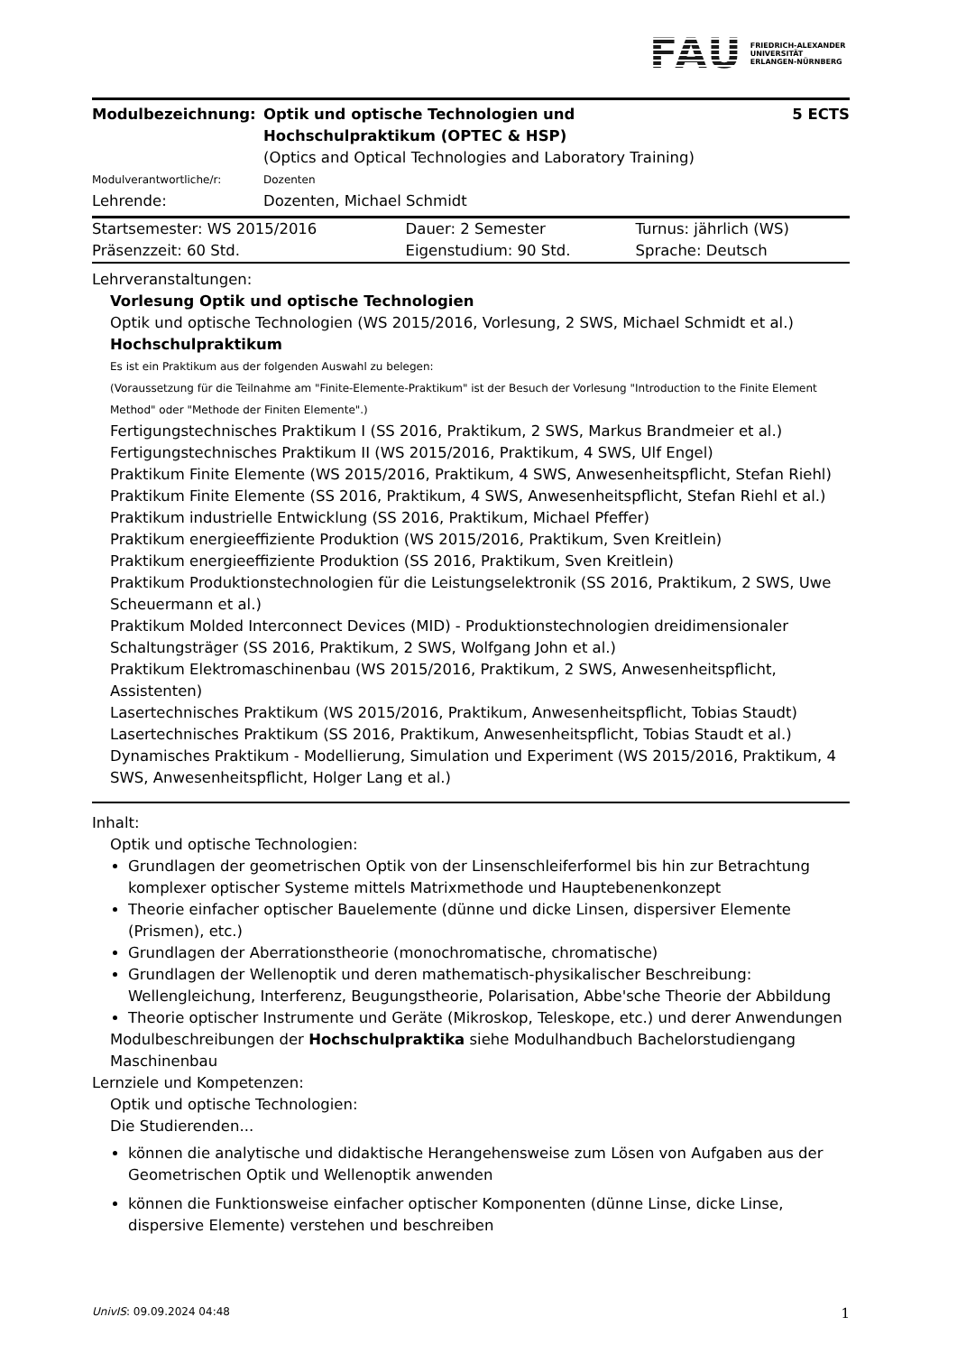FAU FRIEDRICH-ALEXANDER
UNIVERSITÄT
ERLANGEN-NÜRNBERG
| Modulbezeichnung: | Optik und optische Technologien und Hochschulpraktikum (OPTEC & HSP) | 5 ECTS |
| | (Optics and Optical Technologies and Laboratory Training) | |
| Modulverantwortliche/r: | Dozenten | |
| Lehrende: | Dozenten, Michael Schmidt | |
| Startsemester: WS 2015/2016 | Dauer: 2 Semester | Turnus: jährlich (WS) |
| Präsenzzeit: 60 Std. | Eigenstudium: 90 Std. | Sprache: Deutsch |
Lehrveranstaltungen:
Vorlesung Optik und optische Technologien
Optik und optische Technologien (WS 2015/2016, Vorlesung, 2 SWS, Michael Schmidt et al.)
Hochschulpraktikum
Es ist ein Praktikum aus der folgenden Auswahl zu belegen:
(Voraussetzung für die Teilnahme am "Finite-Elemente-Praktikum" ist der Besuch der Vorlesung "Introduction to the Finite Element Method" oder "Methode der Finiten Elemente".)
Fertigungstechnisches Praktikum I (SS 2016, Praktikum, 2 SWS, Markus Brandmeier et al.)
Fertigungstechnisches Praktikum II (WS 2015/2016, Praktikum, 4 SWS, Ulf Engel)
Praktikum Finite Elemente (WS 2015/2016, Praktikum, 4 SWS, Anwesenheitspflicht, Stefan Riehl)
Praktikum Finite Elemente (SS 2016, Praktikum, 4 SWS, Anwesenheitspflicht, Stefan Riehl et al.)
Praktikum industrielle Entwicklung (SS 2016, Praktikum, Michael Pfeffer)
Praktikum energieeffiziente Produktion (WS 2015/2016, Praktikum, Sven Kreitlein)
Praktikum energieeffiziente Produktion (SS 2016, Praktikum, Sven Kreitlein)
Praktikum Produktionstechnologien für die Leistungselektronik (SS 2016, Praktikum, 2 SWS, Uwe Scheuermann et al.)
Praktikum Molded Interconnect Devices (MID) - Produktionstechnologien dreidimensionaler Schaltungsträger (SS 2016, Praktikum, 2 SWS, Wolfgang John et al.)
Praktikum Elektromaschinenbau (WS 2015/2016, Praktikum, 2 SWS, Anwesenheitspflicht, Assistenten)
Lasertechnisches Praktikum (WS 2015/2016, Praktikum, Anwesenheitspflicht, Tobias Staudt)
Lasertechnisches Praktikum (SS 2016, Praktikum, Anwesenheitspflicht, Tobias Staudt et al.)
Dynamisches Praktikum - Modellierung, Simulation und Experiment (WS 2015/2016, Praktikum, 4 SWS, Anwesenheitspflicht, Holger Lang et al.)
Inhalt:
Optik und optische Technologien:
Grundlagen der geometrischen Optik von der Linsenschleiferformel bis hin zur Betrachtung komplexer optischer Systeme mittels Matrixmethode und Hauptebenenkonzept
Theorie einfacher optischer Bauelemente (dünne und dicke Linsen, dispersiver Elemente (Prismen), etc.)
Grundlagen der Aberrationstheorie (monochromatische, chromatische)
Grundlagen der Wellenoptik und deren mathematisch-physikalischer Beschreibung: Wellengleichung, Interferenz, Beugungstheorie, Polarisation, Abbe'sche Theorie der Abbildung
Theorie optischer Instrumente und Geräte (Mikroskop, Teleskope, etc.) und derer Anwendungen
Modulbeschreibungen der Hochschulpraktika siehe Modulhandbuch Bachelorstudiengang Maschinenbau
Lernziele und Kompetenzen:
Optik und optische Technologien:
Die Studierenden...
können die analytische und didaktische Herangehensweise zum Lösen von Aufgaben aus der Geometrischen Optik und Wellenoptik anwenden
können die Funktionsweise einfacher optischer Komponenten (dünne Linse, dicke Linse, dispersive Elemente) verstehen und beschreiben
UnivIS: 09.09.2024 04:48 1